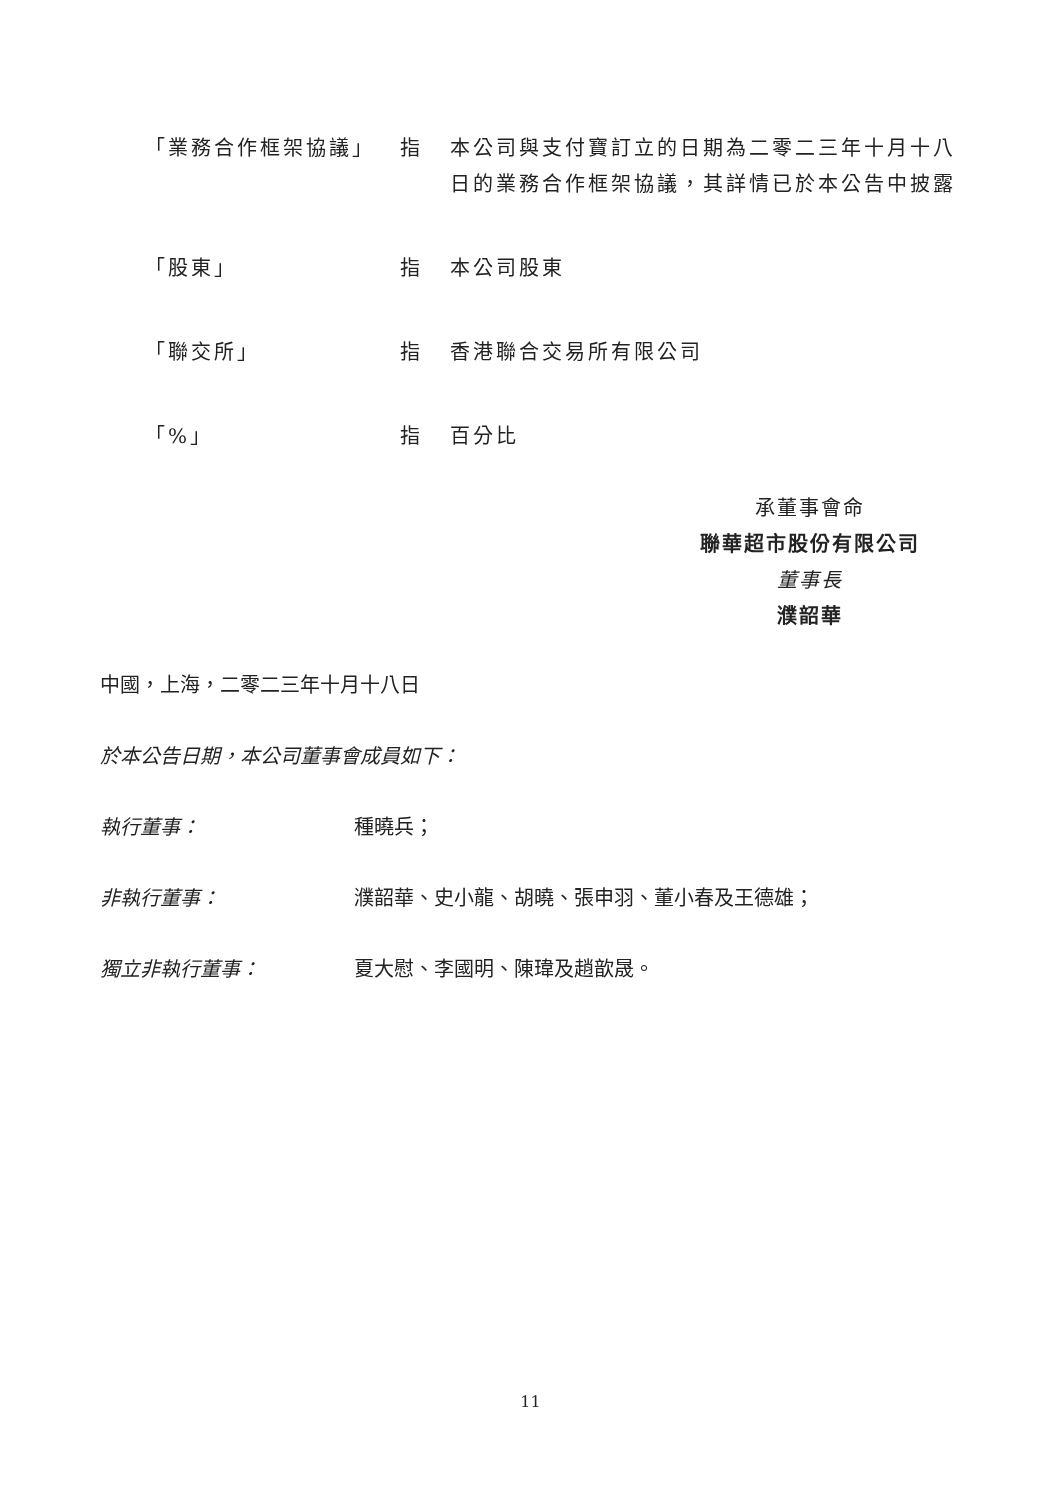| 「業務合作框架協議」 | 指 | 本公司與支付寶訂立的日期為二零二三年十月十八日的業務合作框架協議，其詳情已於本公告中披露 |
| 「股東」 | 指 | 本公司股東 |
| 「聯交所」 | 指 | 香港聯合交易所有限公司 |
| 「%」 | 指 | 百分比 |
承董事會命
聯華超市股份有限公司
董事長
濮韶華
中國，上海，二零二三年十月十八日
於本公告日期，本公司董事會成員如下：
執行董事： 種曉兵；
非執行董事： 濮韶華、史小龍、胡曉、張申羽、董小春及王德雄；
獨立非執行董事： 夏大慰、李國明、陳瑋及趙歆晟。
11